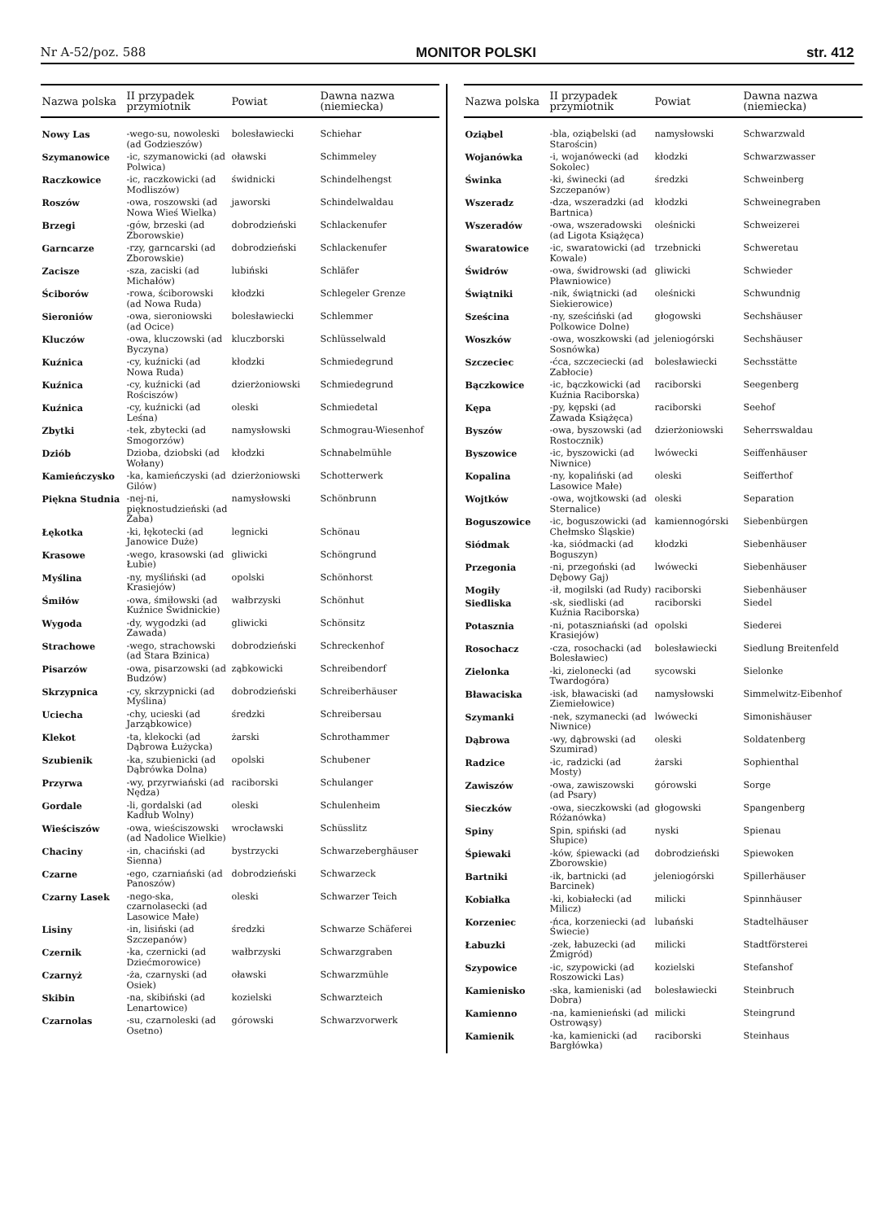Nr A-52/poz. 588 MONITOR POLSKI str. 412
| Nazwa polska | II przypadek przymiotnik | Powiat | Dawna nazwa (niemiecka) |
| --- | --- | --- | --- |
| Nowy Las | -wego-su, nowoleski (ad Godzieszów) | bolesławiecki | Schiehar |
| Szymanowice | -ic, szymanowicki (ad Polwica) | oławski | Schimmeley |
| Raczkowice | -ic, raczkowicki (ad Modliszów) | świdnicki | Schindelhengst |
| Roszów | -owa, roszowski (ad Nowa Wieś Wielka) | jaworski | Schindelwaldau |
| Brzegi | -gów, brzeski (ad Zborowskie) | dobrodzieński | Schlackenufer |
| Garncarze | -rzy, garncarski (ad Zborowskie) | dobrodzieński | Schlackenufer |
| Zacisze | -sza, zaciski (ad Michałów) | lubiński | Schläfer |
| Ściborów | -rowa, ściborowski (ad Nowa Ruda) | kłodzki | Schlegeler Grenze |
| Sieroniów | -owa, sieroniowski (ad Ocice) | bolesławiecki | Schlemmer |
| Kluczów | -owa, kluczowski (ad Byczyna) | kluczborski | Schlüsselwald |
| Kuźnica | -cy, kuźnicki (ad Nowa Ruda) | kłodzki | Schmiedegrund |
| Kuźnica | -cy, kuźnicki (ad Rościszów) | dzierżoniowski | Schmiedegrund |
| Kuźnica | -cy, kuźnicki (ad Leśna) | oleski | Schmiedetal |
| Zbytki | -tek, zbytecki (ad Smogorzów) | namysłowski | Schmograu-Wiesenhof |
| Dziób | Dzioba, dziobski (ad Wołany) | kłodzki | Schnabelmühle |
| Kamieńczysko | -ka, kamieńczyski (ad Gilów) | dzierżoniowski | Schotterwerk |
| Piękna Studnia | -nej-ni, pięknostudzieński (ad Żaba) | namysłowski | Schönbrunn |
| Łękotka | -ki, łękotecki (ad Janowice Duże) | legnicki | Schönau |
| Krasowe | -wego, krasowski (ad Łubie) | gliwicki | Schöngrund |
| Myślina | -ny, myśliński (ad Krasiejów) | opolski | Schönhorst |
| Śmiłów | -owa, śmiłowski (ad Kuźnice Świdnickie) | wałbrzyski | Schönhut |
| Wygoda | -dy, wygodzki (ad Zawada) | gliwicki | Schönsitz |
| Strachowe | -wego, strachowski (ad Stara Bzinica) | dobrodzieński | Schreckenhof |
| Pisarzów | -owa, pisarzowski (ad Budzów) | ząbkowicki | Schreibendorf |
| Skrzypnica | -cy, skrzypnicki (ad Myślina) | dobrodzieński | Schreiberhäuser |
| Uciecha | -chy, ucieski (ad Jarząbkowice) | średzki | Schreibersau |
| Klekot | -ta, klekocki (ad Dąbrowa Łużycka) | żarski | Schrothammer |
| Szubienik | -ka, szubienicki (ad Dąbrówka Dolna) | opolski | Schubener |
| Przyrwa | -wy, przyrwiański (ad Nędza) | raciborski | Schulanger |
| Gordale | -li, gordalski (ad Kadłub Wolny) | oleski | Schulenheim |
| Wieściszów | -owa, wieściszowski (ad Nadolice Wielkie) | wrocławski | Schüsslitz |
| Chaciny | -in, chaciński (ad Sienna) | bystrzycki | Schwarzeberghäuser |
| Czarne | -ego, czarniański (ad Panoszów) | dobrodzieński | Schwarzeck |
| Czarny Lasek | -nego-ska, czarnolasecki (ad Lasowice Małe) | oleski | Schwarzer Teich |
| Lisiny | -in, lisiński (ad Szczepanów) | średzki | Schwarze Schäferei |
| Czernik | -ka, czernicki (ad Dziećmorowice) | wałbrzyski | Schwarzgraben |
| Czarnyż | -ża, czarnyski (ad Osiek) | oławski | Schwarzmühle |
| Skibin | -na, skibiński (ad Lenartowice) | kozielski | Schwarzteich |
| Czarnolas | -su, czarnoleski (ad Osetno) | górowski | Schwarzvorwerk |
| Nazwa polska | II przypadek przymiotnik | Powiat | Dawna nazwa (niemiecka) |
| --- | --- | --- | --- |
| Oziąbel | -bla, oziąbelski (ad Starościn) | namysłowski | Schwarzwald |
| Wojanówka | -i, wojanówecki (ad Sokolec) | kłodzki | Schwarzwasser |
| Świnka | -ki, świnecki (ad Szczepanów) | średzki | Schweinberg |
| Wszeradz | -dza, wszeradzki (ad Bartnica) | kłodzki | Schweinegraben |
| Wszeradów | -owa, wszeradowski (ad Ligota Książęca) | oleśnicki | Schweizerei |
| Swaratowice | -ic, swaratowicki (ad Kowale) | trzebnicki | Schweretau |
| Świdrów | -owa, świdrowski (ad Pławniowice) | gliwicki | Schwieder |
| Świątniki | -nik, świątnicki (ad Siekierowice) | oleśnicki | Schwundnig |
| Sześcina | -ny, sześciński (ad Polkowice Dolne) | głogowski | Sechshäuser |
| Woszków | -owa, woszkowski (ad Sosnówka) | jeleniogórski | Sechshäuser |
| Szczeciec | -ćca, szczeciecki (ad Zabłocie) | bolesławiecki | Sechsstätte |
| Bączkowice | -ic, bączkowicki (ad Kuźnia Raciborska) | raciborski | Seegenberg |
| Kępa | -py, kępski (ad Zawada Książęca) | raciborski | Seehof |
| Byszów | -owa, byszowski (ad Rostocznik) | dzierżoniowski | Seherrswaldau |
| Byszowice | -ic, byszowicki (ad Niwnice) | lwówecki | Seiffenhäuser |
| Kopalina | -ny, kopaliński (ad Lasowice Małe) | oleski | Seifferthof |
| Wojtków | -owa, wojtkowski (ad Sternalice) | oleski | Separation |
| Boguszowice | -ic, boguszowicki (ad Chełmsko Śląskie) | kamiennogórski | Siebenbürgen |
| Siódmak | -ka, siódmacki (ad Boguszyn) | kłodzki | Siebenhäuser |
| Przegonia | -ni, przegoński (ad Dębowy Gaj) | lwówecki | Siebenhäuser |
| Mogiły | -ił, mogilski (ad Rudy) | raciborski | Siebenhäuser |
| Siedliska | -sk, siedliski (ad Kuźnia Raciborska) | raciborski | Siedel |
| Potasznia | -ni, potaszniański (ad Krasiejów) | opolski | Siederei |
| Rosochacz | -cza, rosochacki (ad Bolesławiec) | bolesławiecki | Siedlung Breitenfeld |
| Zielonka | -ki, zielonecki (ad Twardogóra) | sycowski | Sielonke |
| Bławaciska | -isk, bławaciski (ad Ziemiełowice) | namysłowski | Simmelwitz-Eibenhof |
| Szymanki | -nek, szymanecki (ad Niwnice) | lwówecki | Simonishäuser |
| Dąbrowa | -wy, dąbrowski (ad Szumirad) | oleski | Soldatenberg |
| Radzice | -ic, radzicki (ad Mosty) | żarski | Sophienthal |
| Zawiszów | -owa, zawiszowski (ad Psary) | górowski | Sorge |
| Sieczków | -owa, sieczkowski (ad Różanówka) | głogowski | Spangenberg |
| Spiny | Spin, spiński (ad Słupice) | nyski | Spienau |
| Śpiewaki | -ków, śpiewacki (ad Zborowskie) | dobrodzieński | Spiewoken |
| Bartniki | -ik, bartnicki (ad Barcinek) | jeleniogórski | Spillerhäuser |
| Kobiałka | -ki, kobiałecki (ad Milicz) | milicki | Spinnhäuser |
| Korzeniec | -ńca, korzeniecki (ad Świecie) | lubański | Stadtelhäuser |
| Łabuzki | -zek, łabuzecki (ad Żmigród) | milicki | Stadtförsterei |
| Szypowice | -ic, szypowicki (ad Roszowicki Las) | kozielski | Stefanshof |
| Kamienisko | -ska, kamieniski (ad Dobra) | bolesławiecki | Steinbruch |
| Kamienno | -na, kamienieński (ad Ostrowąsy) | milicki | Steingrund |
| Kamienik | -ka, kamienicki (ad Bargłówka) | raciborski | Steinhaus |